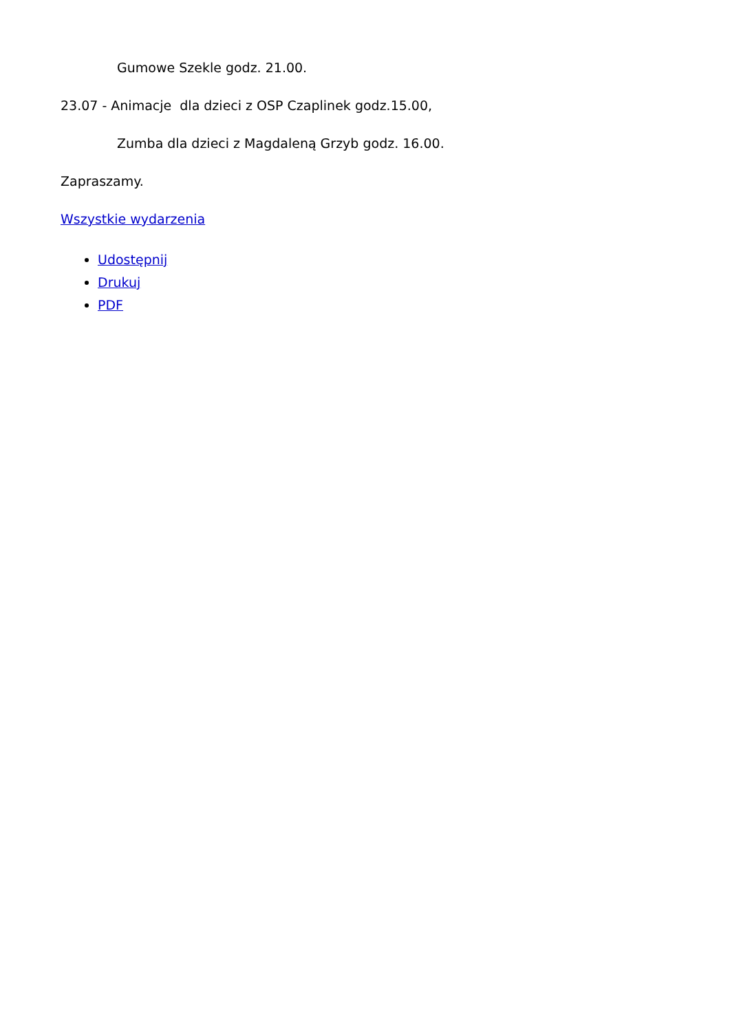Gumowe Szekle godz. 21.00.
23.07 - Animacje dla dzieci z OSP Czaplinek godz.15.00,
Zumba dla dzieci z Magdaleną Grzyb godz. 16.00.
Zapraszamy.
Wszystkie wydarzenia
Udostępnij
Drukuj
PDF